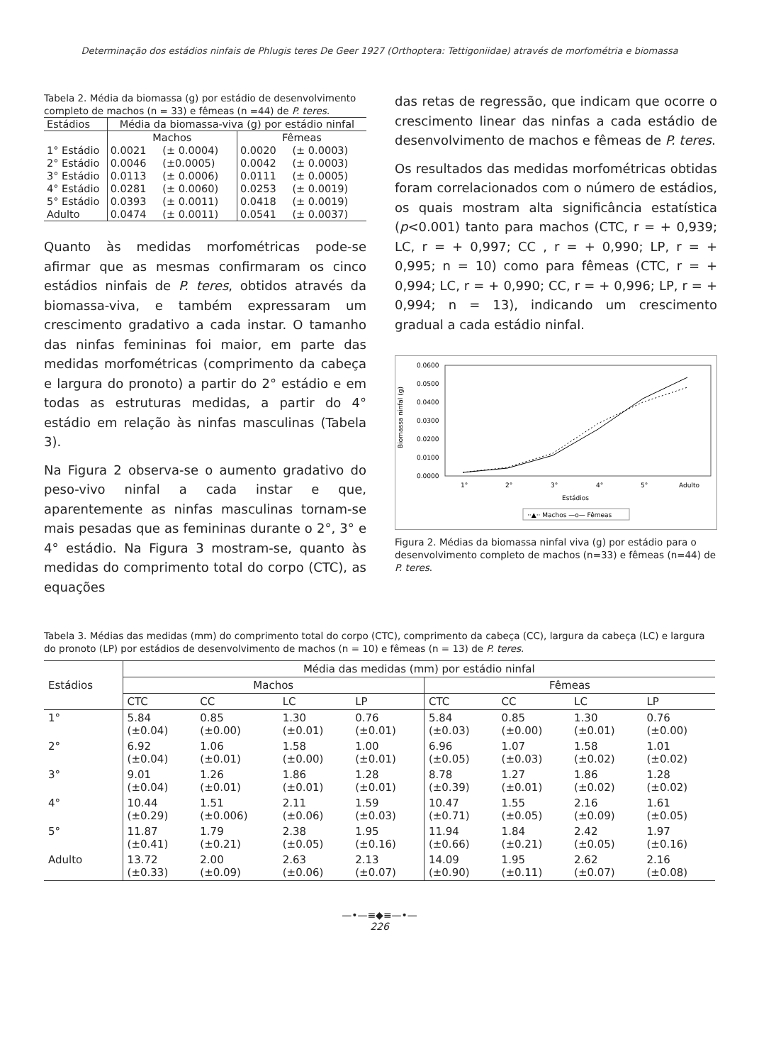Determinação dos estádios ninfais de Phlugis teres De Geer 1927 (Orthoptera: Tettigoniidae) através de morfométria e biomassa
Tabela 2. Média da biomassa (g) por estádio de desenvolvimento completo de machos (n = 33) e fêmeas (n =44) de P. teres.
| Estádios | Média da biomassa-viva (g) por estádio ninfal | | | |
| --- | --- | --- | --- | --- |
| | Machos | | Fêmeas | |
| 1° Estádio | 0.0021 | (± 0.0004) | 0.0020 | (± 0.0003) |
| 2° Estádio | 0.0046 | (±0.0005) | 0.0042 | (± 0.0003) |
| 3° Estádio | 0.0113 | (± 0.0006) | 0.0111 | (± 0.0005) |
| 4° Estádio | 0.0281 | (± 0.0060) | 0.0253 | (± 0.0019) |
| 5° Estádio | 0.0393 | (± 0.0011) | 0.0418 | (± 0.0019) |
| Adulto | 0.0474 | (± 0.0011) | 0.0541 | (± 0.0037) |
Quanto às medidas morfométricas pode-se afirmar que as mesmas confirmaram os cinco estádios ninfais de P. teres, obtidos através da biomassa-viva, e também expressaram um crescimento gradativo a cada instar. O tamanho das ninfas femininas foi maior, em parte das medidas morfométricas (comprimento da cabeça e largura do pronoto) a partir do 2° estádio e em todas as estruturas medidas, a partir do 4° estádio em relação às ninfas masculinas (Tabela 3).
Na Figura 2 observa-se o aumento gradativo do peso-vivo ninfal a cada instar e que, aparentemente as ninfas masculinas tornam-se mais pesadas que as femininas durante o 2°, 3° e 4° estádio. Na Figura 3 mostram-se, quanto às medidas do comprimento total do corpo (CTC), as equações
das retas de regressão, que indicam que ocorre o crescimento linear das ninfas a cada estádio de desenvolvimento de machos e fêmeas de P. teres.
Os resultados das medidas morfométricas obtidas foram correlacionados com o número de estádios, os quais mostram alta significância estatística (p<0.001) tanto para machos (CTC, r = + 0,939; LC, r = + 0,997; CC , r = + 0,990; LP, r = + 0,995; n = 10) como para fêmeas (CTC, r = + 0,994; LC, r = + 0,990; CC, r = + 0,996; LP, r = + 0,994; n = 13), indicando um crescimento gradual a cada estádio ninfal.
Biomassa ninfal (g)
0.0600
0.0500
0.0400
0.0300
0.0200
0.0100
0.0000
1°
2°
3°
4°
5°
Adulto
Estádios
··▲·· Machos —o— Fêmeas
Figura 2. Médias da biomassa ninfal viva (g) por estádio para o desenvolvimento completo de machos (n=33) e fêmeas (n=44) de P. teres.
Tabela 3. Médias das medidas (mm) do comprimento total do corpo (CTC), comprimento da cabeça (CC), largura da cabeça (LC) e largura do pronoto (LP) por estádios de desenvolvimento de machos (n = 10) e fêmeas (n = 13) de P. teres.
| Estádios | Média das medidas (mm) por estádio ninfal | | | | | | | |
| --- | --- | --- | --- | --- | --- | --- | --- | --- |
| | Machos | | | | Fêmeas | | | |
| | CTC | CC | LC | LP | CTC | CC | LC | LP |
| 1° | 5.84 (±0.04) | 0.85 (±0.00) | 1.30 (±0.01) | 0.76 (±0.01) | 5.84 (±0.03) | 0.85 (±0.00) | 1.30 (±0.01) | 0.76 (±0.00) |
| 2° | 6.92 (±0.04) | 1.06 (±0.01) | 1.58 (±0.00) | 1.00 (±0.01) | 6.96 (±0.05) | 1.07 (±0.03) | 1.58 (±0.02) | 1.01 (±0.02) |
| 3° | 9.01 (±0.04) | 1.26 (±0.01) | 1.86 (±0.01) | 1.28 (±0.01) | 8.78 (±0.39) | 1.27 (±0.01) | 1.86 (±0.02) | 1.28 (±0.02) |
| 4° | 10.44 (±0.29) | 1.51 (±0.006) | 2.11 (±0.06) | 1.59 (±0.03) | 10.47 (±0.71) | 1.55 (±0.05) | 2.16 (±0.09) | 1.61 (±0.05) |
| 5° | 11.87 (±0.41) | 1.79 (±0.21) | 2.38 (±0.05) | 1.95 (±0.16) | 11.94 (±0.66) | 1.84 (±0.21) | 2.42 (±0.05) | 1.97 (±0.16) |
| Adulto | 13.72 (±0.33) | 2.00 (±0.09) | 2.63 (±0.06) | 2.13 (±0.07) | 14.09 (±0.90) | 1.95 (±0.11) | 2.62 (±0.07) | 2.16 (±0.08) |
—•—≡◆≡—•—
226